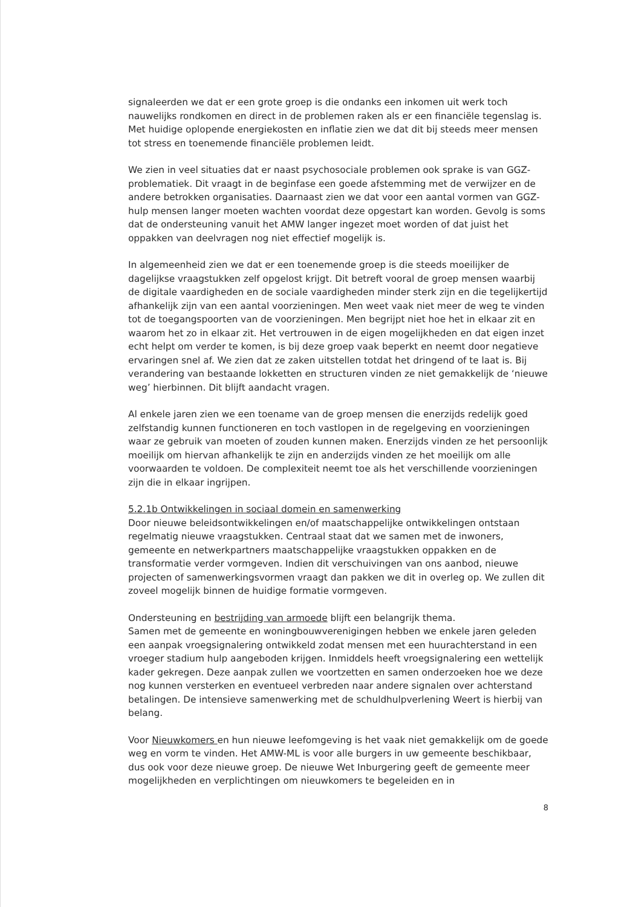signaleerden we dat er een grote groep is die ondanks een inkomen uit werk toch nauwelijks rondkomen en direct in de problemen raken als er een financiële tegenslag is. Met huidige oplopende energiekosten en inflatie zien we dat dit bij steeds meer mensen tot stress en toenemende financiële problemen leidt.
We zien in veel situaties dat er naast psychosociale problemen ook sprake is van GGZ-problematiek. Dit vraagt in de beginfase een goede afstemming met de verwijzer en de andere betrokken organisaties. Daarnaast zien we dat voor een aantal vormen van GGZ-hulp mensen langer moeten wachten voordat deze opgestart kan worden. Gevolg is soms dat de ondersteuning vanuit het AMW langer ingezet moet worden of dat juist het oppakken van deelvragen nog niet effectief mogelijk is.
In algemeenheid zien we dat er een toenemende groep is die steeds moeilijker de dagelijkse vraagstukken zelf opgelost krijgt. Dit betreft vooral de groep mensen waarbij de digitale vaardigheden en de sociale vaardigheden minder sterk zijn en die tegelijkertijd afhankelijk zijn van een aantal voorzieningen. Men weet vaak niet meer de weg te vinden tot de toegangspoorten van de voorzieningen. Men begrijpt niet hoe het in elkaar zit en waarom het zo in elkaar zit. Het vertrouwen in de eigen mogelijkheden en dat eigen inzet echt helpt om verder te komen, is bij deze groep vaak beperkt en neemt door negatieve ervaringen snel af. We zien dat ze zaken uitstellen totdat het dringend of te laat is. Bij verandering van bestaande lokketten en structuren vinden ze niet gemakkelijk de ‘nieuwe weg’ hierbinnen. Dit blijft aandacht vragen.
Al enkele jaren zien we een toename van de groep mensen die enerzijds redelijk goed zelfstandig kunnen functioneren en toch vastlopen in de regelgeving en voorzieningen waar ze gebruik van moeten of zouden kunnen maken. Enerzijds vinden ze het persoonlijk moeilijk om hiervan afhankelijk te zijn en anderzijds vinden ze het moeilijk om alle voorwaarden te voldoen. De complexiteit neemt toe als het verschillende voorzieningen zijn die in elkaar ingrijpen.
5.2.1b Ontwikkelingen in sociaal domein en samenwerking
Door nieuwe beleidsontwikkelingen en/of maatschappelijke ontwikkelingen ontstaan regelmatig nieuwe vraagstukken. Centraal staat dat we samen met de inwoners, gemeente en netwerkpartners maatschappelijke vraagstukken oppakken en de transformatie verder vormgeven. Indien dit verschuivingen van ons aanbod, nieuwe projecten of samenwerkingsvormen vraagt dan pakken we dit in overleg op. We zullen dit zoveel mogelijk binnen de huidige formatie vormgeven.
Ondersteuning en bestrijding van armoede blijft een belangrijk thema.
Samen met de gemeente en woningbouwverenigingen hebben we enkele jaren geleden een aanpak vroegsignalering ontwikkeld zodat mensen met een huurachterstand in een vroeger stadium hulp aangeboden krijgen. Inmiddels heeft vroegsignalering een wettelijk kader gekregen. Deze aanpak zullen we voortzetten en samen onderzoeken hoe we deze nog kunnen versterken en eventueel verbreden naar andere signalen over achterstand betalingen. De intensieve samenwerking met de schuldhulpverlening Weert is hierbij van belang.
Voor Nieuwkomers en hun nieuwe leefomgeving is het vaak niet gemakkelijk om de goede weg en vorm te vinden. Het AMW-ML is voor alle burgers in uw gemeente beschikbaar, dus ook voor deze nieuwe groep. De nieuwe Wet Inburgering geeft de gemeente meer mogelijkheden en verplichtingen om nieuwkomers te begeleiden en in
8